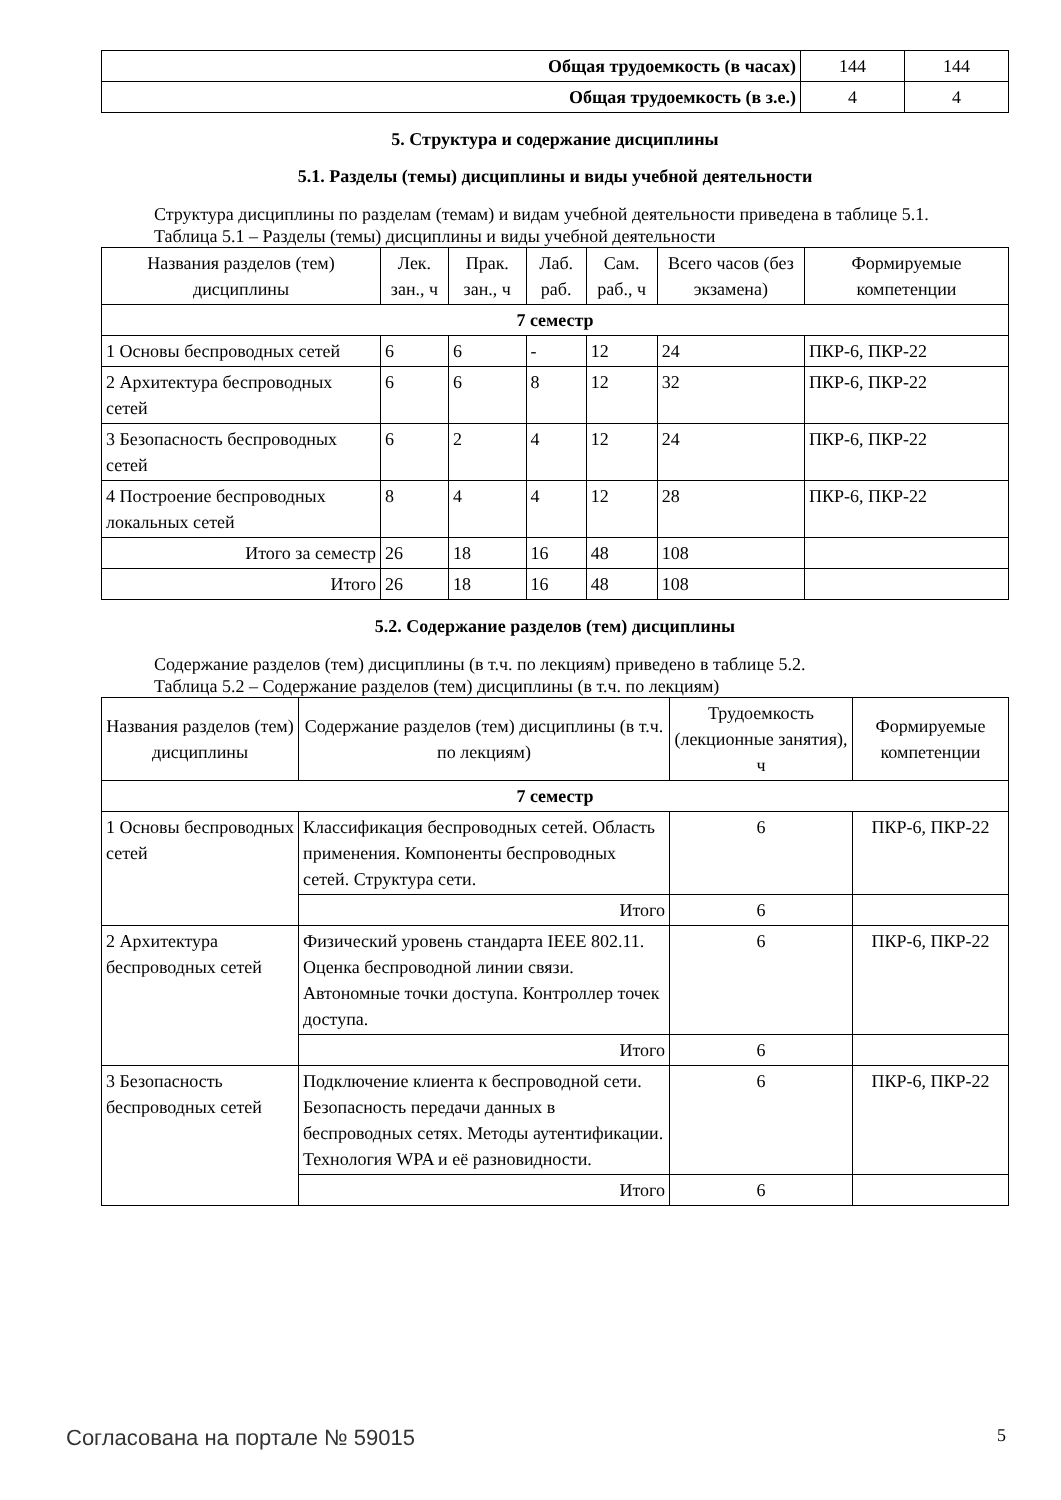| Общая трудоемкость (в часах) | 144 | 144 |
| Общая трудоемкость (в з.е.) | 4 | 4 |
5. Структура и содержание дисциплины
5.1. Разделы (темы) дисциплины и виды учебной деятельности
Структура дисциплины по разделам (темам) и видам учебной деятельности приведена в таблице 5.1.
Таблица 5.1 – Разделы (темы) дисциплины и виды учебной деятельности
| Названия разделов (тем) дисциплины | Лек. зан., ч | Прак. зан., ч | Лаб. раб. | Сам. раб., ч | Всего часов (без экзамена) | Формируемые компетенции |
| --- | --- | --- | --- | --- | --- | --- |
| 7 семестр | | | | | | |
| 1 Основы беспроводных сетей | 6 | 6 | - | 12 | 24 | ПКР-6, ПКР-22 |
| 2 Архитектура беспроводных сетей | 6 | 6 | 8 | 12 | 32 | ПКР-6, ПКР-22 |
| 3 Безопасность беспроводных сетей | 6 | 2 | 4 | 12 | 24 | ПКР-6, ПКР-22 |
| 4 Построение беспроводных локальных сетей | 8 | 4 | 4 | 12 | 28 | ПКР-6, ПКР-22 |
| Итого за семестр | 26 | 18 | 16 | 48 | 108 | |
| Итого | 26 | 18 | 16 | 48 | 108 | |
5.2. Содержание разделов (тем) дисциплины
Содержание разделов (тем) дисциплины (в т.ч. по лекциям) приведено в таблице 5.2.
Таблица 5.2 – Содержание разделов (тем) дисциплины (в т.ч. по лекциям)
| Названия разделов (тем) дисциплины | Содержание разделов (тем) дисциплины (в т.ч. по лекциям) | Трудоемкость (лекционные занятия), ч | Формируемые компетенции |
| --- | --- | --- | --- |
| 7 семестр | | | |
| 1 Основы беспроводных сетей | Классификация беспроводных сетей. Область применения. Компоненты беспроводных сетей. Структура сети. | 6 | ПКР-6, ПКР-22 |
| | Итого | 6 | |
| 2 Архитектура беспроводных сетей | Физический уровень стандарта IEEE 802.11. Оценка беспроводной линии связи. Автономные точки доступа. Контроллер точек доступа. | 6 | ПКР-6, ПКР-22 |
| | Итого | 6 | |
| 3 Безопасность беспроводных сетей | Подключение клиента к беспроводной сети. Безопасность передачи данных в беспроводных сетях. Методы аутентификации. Технология WPA и её разновидности. | 6 | ПКР-6, ПКР-22 |
| | Итого | 6 | |
Согласована на портале № 59015 5